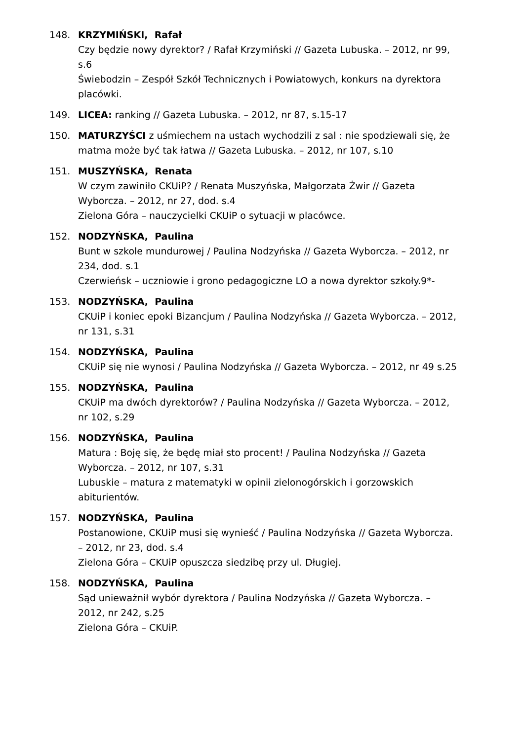148. KRZYMIŃSKI, Rafał
Czy będzie nowy dyrektor? / Rafał Krzymiński // Gazeta Lubuska. – 2012, nr 99, s.6
Świebodzin – Zespół Szkół Technicznych i Powiatowych, konkurs na dyrektora placówki.
149. LICEA: ranking // Gazeta Lubuska. – 2012, nr 87, s.15-17
150. MATURZYŚCI z uśmiechem na ustach wychodzili z sal : nie spodziewali się, że matma może być tak łatwa // Gazeta Lubuska. – 2012, nr 107, s.10
151. MUSZYŃSKA, Renata
W czym zawiniło CKUiP? / Renata Muszyńska, Małgorzata Żwir // Gazeta Wyborcza. – 2012, nr 27, dod. s.4
Zielona Góra – nauczycielki CKUiP o sytuacji w placówce.
152. NODZYŃSKA, Paulina
Bunt w szkole mundurowej / Paulina Nodzyńska // Gazeta Wyborcza. – 2012, nr 234, dod. s.1
Czerwieńsk – uczniowie i grono pedagogiczne LO a nowa dyrektor szkoły.9*-
153. NODZYŃSKA, Paulina
CKUiP i koniec epoki Bizancjum / Paulina Nodzyńska // Gazeta Wyborcza. – 2012,
nr 131, s.31
154. NODZYŃSKA, Paulina
CKUiP się nie wynosi / Paulina Nodzyńska // Gazeta Wyborcza. – 2012, nr 49 s.25
155. NODZYŃSKA, Paulina
CKUiP ma dwóch dyrektorów? / Paulina Nodzyńska // Gazeta Wyborcza. – 2012, nr 102, s.29
156. NODZYŃSKA, Paulina
Matura : Boję się, że będę miał sto procent! / Paulina Nodzyńska // Gazeta Wyborcza. – 2012, nr 107, s.31
Lubuskie – matura z matematyki w opinii zielonogórskich i gorzowskich abiturientów.
157. NODZYŃSKA, Paulina
Postanowione, CKUiP musi się wynieść / Paulina Nodzyńska // Gazeta Wyborcza. – 2012, nr 23, dod. s.4
Zielona Góra – CKUiP opuszcza siedzibę przy ul. Długiej.
158. NODZYŃSKA, Paulina
Sąd unieważnił wybór dyrektora / Paulina Nodzyńska // Gazeta Wyborcza. – 2012, nr 242, s.25
Zielona Góra – CKUiP.